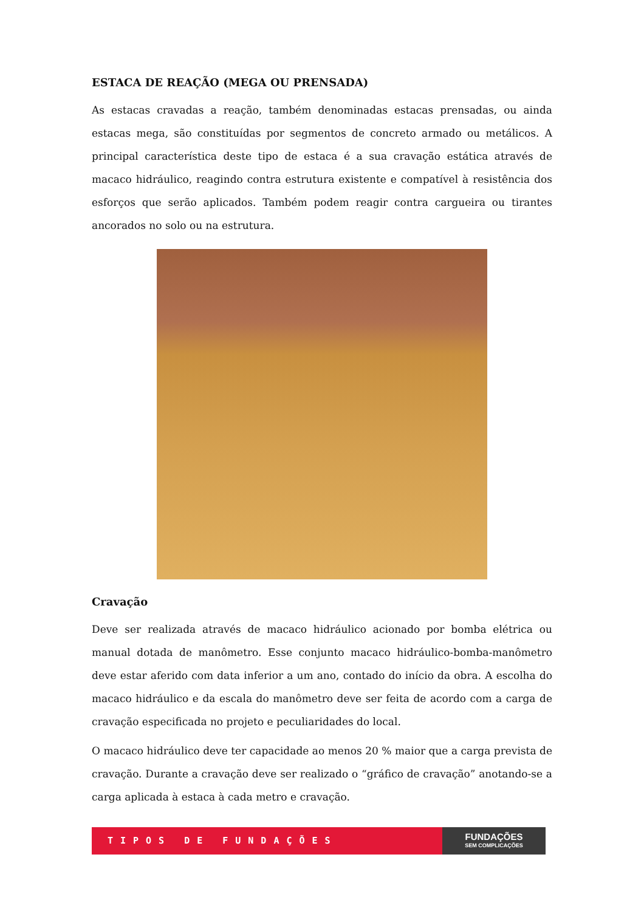ESTACA DE REAÇÃO (MEGA OU PRENSADA)
As estacas cravadas a reação, também denominadas estacas prensadas, ou ainda estacas mega, são constituídas por segmentos de concreto armado ou metálicos. A principal característica deste tipo de estaca é a sua cravação estática através de macaco hidráulico, reagindo contra estrutura existente e compatível à resistência dos esforços que serão aplicados. Também podem reagir contra cargueira ou tirantes ancorados no solo ou na estrutura.
Cravação
Deve ser realizada através de macaco hidráulico acionado por bomba elétrica ou manual dotada de manômetro. Esse conjunto macaco hidráulico-bomba-manômetro deve estar aferido com data inferior a um ano, contado do início da obra. A escolha do macaco hidráulico e da escala do manômetro deve ser feita de acordo com a carga de cravação especificada no projeto e peculiaridades do local.
O macaco hidráulico deve ter capacidade ao menos 20 % maior que a carga prevista de cravação. Durante a cravação deve ser realizado o “gráfico de cravação” anotando-se a carga aplicada à estaca à cada metro e cravação.
TIPOS DE FUNDAÇÕES
FUNDAÇÕES
SEM COMPLICAÇÕES